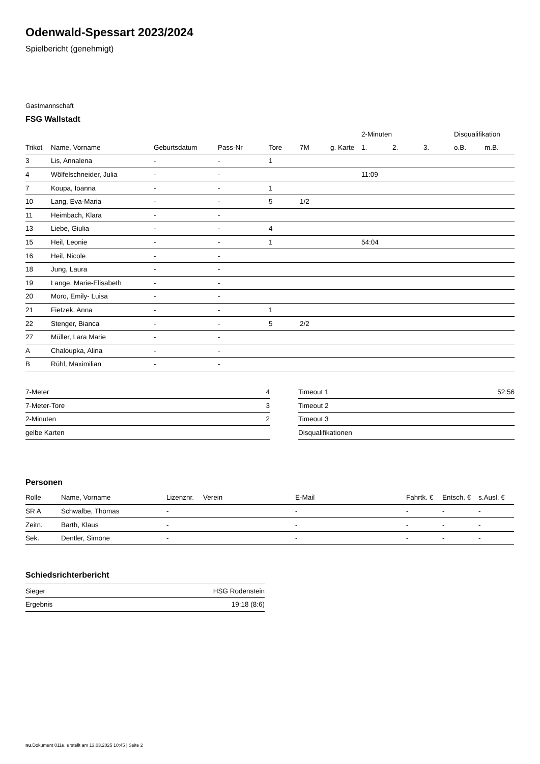Odenwald-Spessart 2023/2024
Spielbericht (genehmigt)
Gastmannschaft
FSG Wallstadt
| | | | | | | | 2-Minuten | | | Disqualifikation | |
| --- | --- | --- | --- | --- | --- | --- | --- | --- | --- | --- | --- |
| Trikot | Name, Vorname | Geburtsdatum | Pass-Nr | Tore | 7M | g. Karte | 1. | 2. | 3. | o.B. | m.B. |
| 3 | Lis, Annalena | - | - | 1 | | | | | | | |
| 4 | Wölfelschneider, Julia | - | - | | | | 11:09 | | | | |
| 7 | Koupa, Ioanna | - | - | 1 | | | | | | | |
| 10 | Lang, Eva-Maria | - | - | 5 | 1/2 | | | | | | |
| 11 | Heimbach, Klara | - | - | | | | | | | | |
| 13 | Liebe, Giulia | - | - | 4 | | | | | | | |
| 15 | Heil, Leonie | - | - | 1 | | | 54:04 | | | | |
| 16 | Heil, Nicole | - | - | | | | | | | | |
| 18 | Jung, Laura | - | - | | | | | | | | |
| 19 | Lange, Marie-Elisabeth | - | - | | | | | | | | |
| 20 | Moro, Emily- Luisa | - | - | | | | | | | | |
| 21 | Fietzek, Anna | - | - | 1 | | | | | | | |
| 22 | Stenger, Bianca | - | - | 5 | 2/2 | | | | | | |
| 27 | Müller, Lara Marie | - | - | | | | | | | | |
| A | Chaloupka, Alina | - | - | | | | | | | | |
| B | Rühl, Maximilian | - | - | | | | | | | | |
| 7-Meter | 4 |
| 7-Meter-Tore | 3 |
| 2-Minuten | 2 |
| gelbe Karten | |
| Timeout 1 | 52:56 |
| Timeout 2 | |
| Timeout 3 | |
| Disqualifikationen | |
Personen
| Rolle | Name, Vorname | Lizenznr. | Verein | E-Mail | Fahrtk. € | Entsch. € | s.Ausl. € |
| --- | --- | --- | --- | --- | --- | --- | --- |
| SR A | Schwalbe, Thomas | - | | - | - | - | - |
| Zeitn. | Barth, Klaus | - | | - | - | - | - |
| Sek. | Dentler, Simone | - | | - | - | - | - |
Schiedsrichterbericht
| Sieger | HSG Rodenstein |
| Ergebnis | 19:18 (8:6) |
nu.Dokument 011e, erstellt am 13.03.2025 10:45 | Seite 2